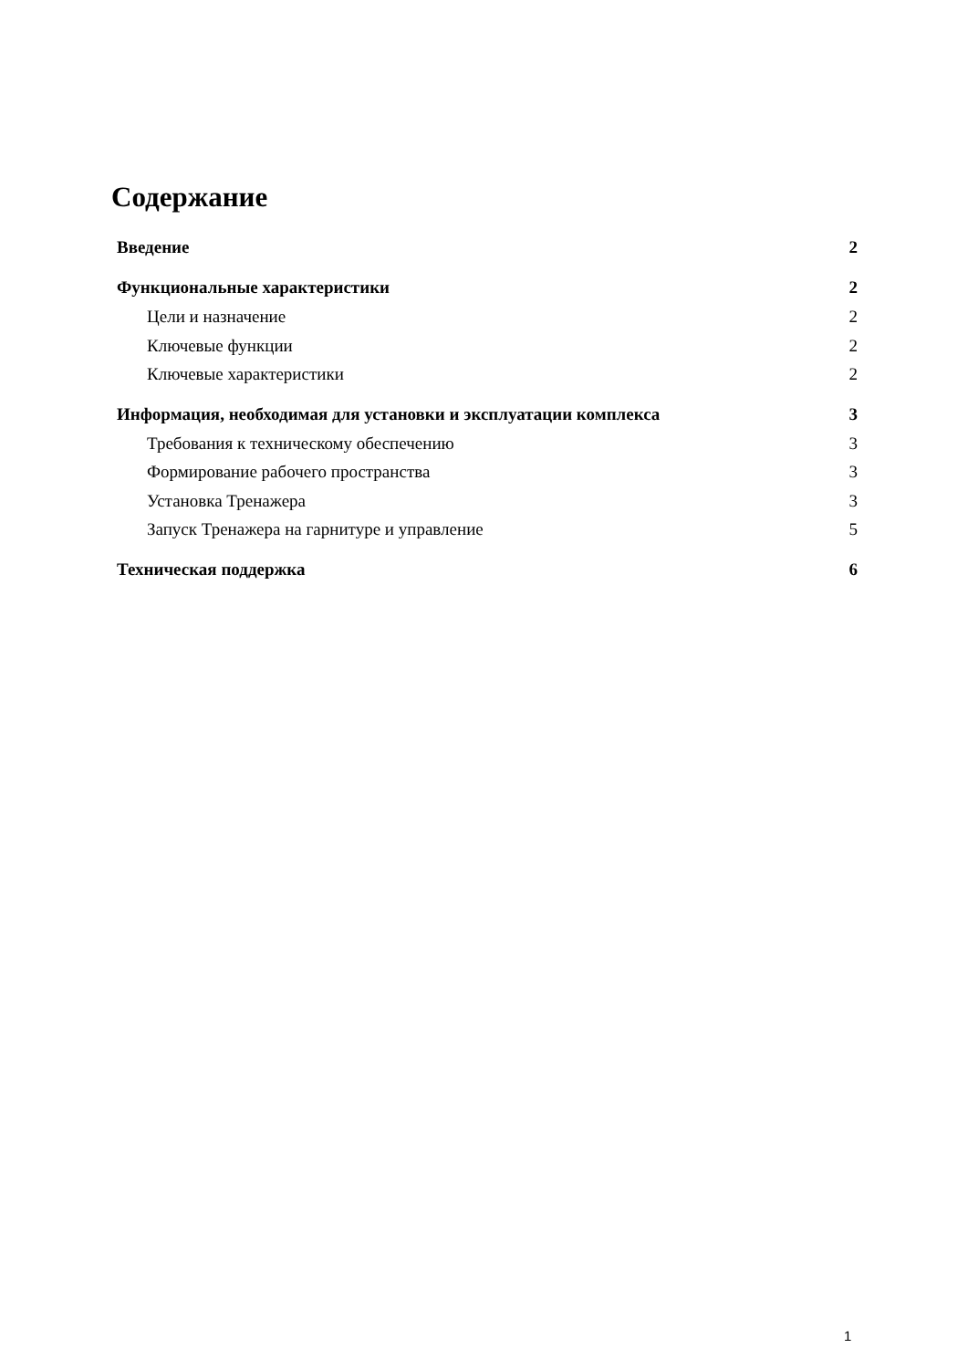Содержание
Введение 2
Функциональные характеристики 2
Цели и назначение 2
Ключевые функции 2
Ключевые характеристики 2
Информация, необходимая для установки и эксплуатации комплекса 3
Требования к техническому обеспечению 3
Формирование рабочего пространства 3
Установка Тренажера 3
Запуск Тренажера на гарнитуре и управление 5
Техническая поддержка 6
1